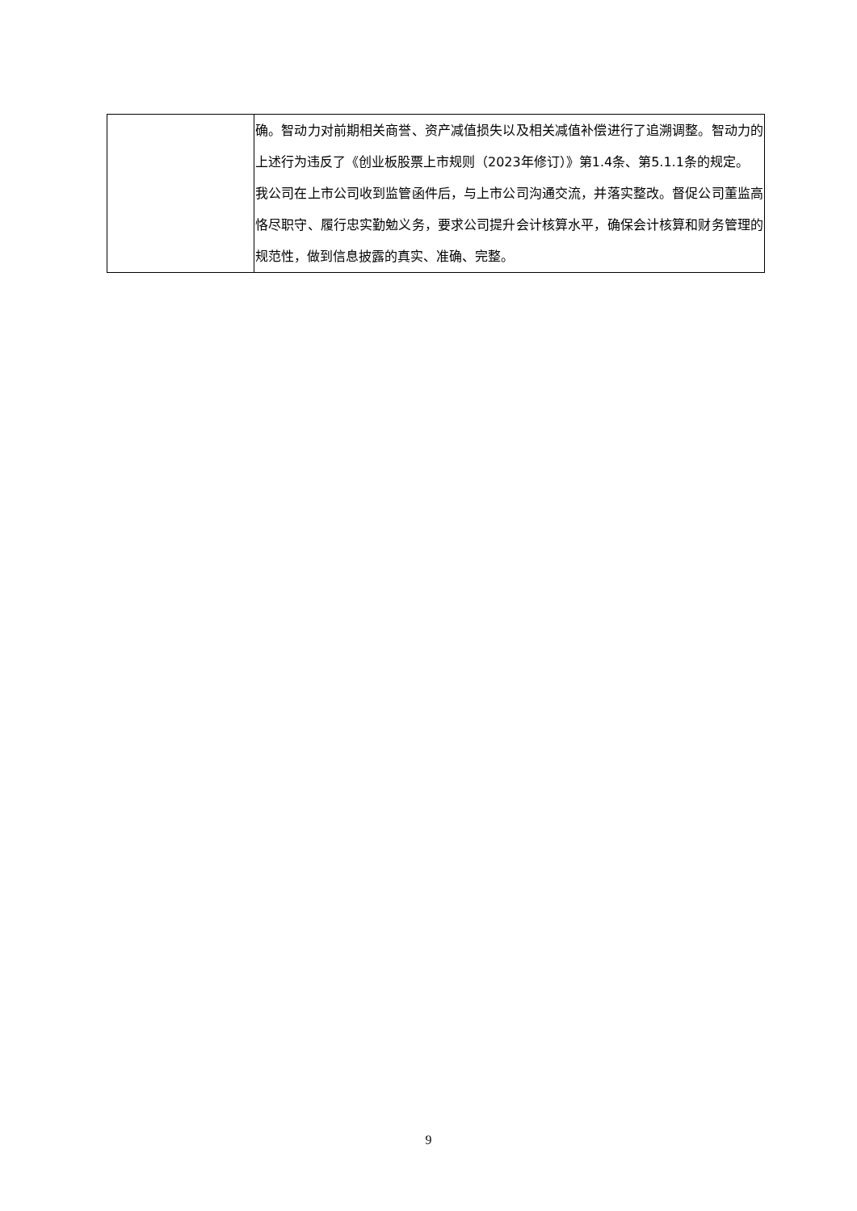| | 确。智动力对前期相关商誉、资产减值损失以及相关减值补偿进行了追溯调整。智动力的上述行为违反了《创业板股票上市规则（2023年修订）》第1.4条、第5.1.1条的规定。 我公司在上市公司收到监管函件后，与上市公司沟通交流，并落实整改。督促公司董监高恪尽职守、履行忠实勤勉义务，要求公司提升会计核算水平，确保会计核算和财务管理的规范性，做到信息披露的真实、准确、完整。 |
9